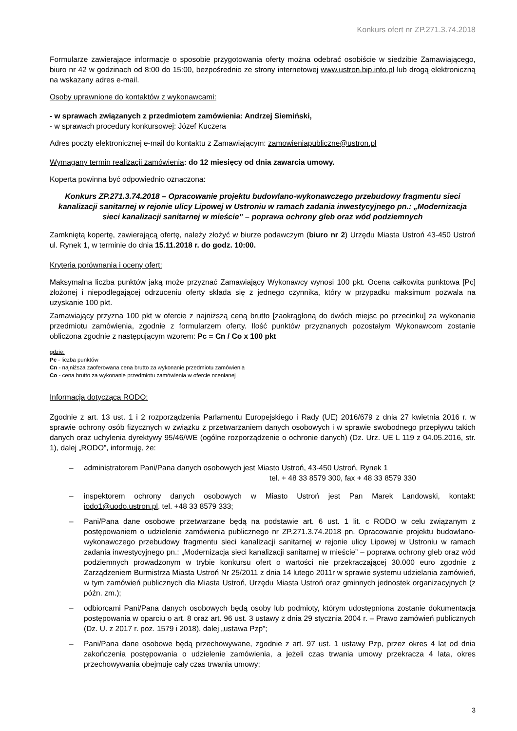Konkurs ofert nr ZP.271.3.74.2018
Formularze zawierające informacje o sposobie przygotowania oferty można odebrać osobiście w siedzibie Zamawiającego, biuro nr 42 w godzinach od 8:00 do 15:00, bezpośrednio ze strony internetowej www.ustron.bip.info.pl lub drogą elektroniczną na wskazany adres e-mail.
Osoby uprawnione do kontaktów z wykonawcami:
- w sprawach związanych z przedmiotem zamówienia: Andrzej Siemiński,
- w sprawach procedury konkursowej: Józef Kuczera
Adres poczty elektronicznej e-mail do kontaktu z Zamawiającym: zamowieniapubliczne@ustron.pl
Wymagany termin realizacji zamówienia: do 12 miesięcy od dnia zawarcia umowy.
Koperta powinna być odpowiednio oznaczona:
Konkurs ZP.271.3.74.2018 – Opracowanie projektu budowlano-wykonawczego przebudowy fragmentu sieci kanalizacji sanitarnej w rejonie ulicy Lipowej w Ustroniu w ramach zadania inwestycyjnego pn.: „Modernizacja sieci kanalizacji sanitarnej w mieście” – poprawa ochrony gleb oraz wód podziemnych
Zamkniętą kopertę, zawierającą ofertę, należy złożyć w biurze podawczym (biuro nr 2) Urzędu Miasta Ustroń 43-450 Ustroń ul. Rynek 1, w terminie do dnia 15.11.2018 r. do godz. 10:00.
Kryteria porównania i oceny ofert:
Maksymalna liczba punktów jaką może przyznać Zamawiający Wykonawcy wynosi 100 pkt. Ocena całkowita punktowa [Pc] złożonej i niepodlegającej odrzuceniu oferty składa się z jednego czynnika, który w przypadku maksimum pozwala na uzyskanie 100 pkt.
Zamawiający przyzna 100 pkt w ofercie z najniższą ceną brutto [zaokrągloną do dwóch miejsc po przecinku] za wykonanie przedmiotu zamówienia, zgodnie z formularzem oferty. Ilość punktów przyznanych pozostałym Wykonawcom zostanie obliczona zgodnie z następującym wzorem: Pc = Cn / Co x 100 pkt
gdzie:
Pc - liczba punktów
Cn - najniższa zaoferowana cena brutto za wykonanie przedmiotu zamówienia
Co - cena brutto za wykonanie przedmiotu zamówienia w ofercie ocenianej
Informacja dotycząca RODO:
Zgodnie z art. 13 ust. 1 i 2 rozporządzenia Parlamentu Europejskiego i Rady (UE) 2016/679 z dnia 27 kwietnia 2016 r. w sprawie ochrony osób fizycznych w związku z przetwarzaniem danych osobowych i w sprawie swobodnego przepływu takich danych oraz uchylenia dyrektywy 95/46/WE (ogólne rozporządzenie o ochronie danych) (Dz. Urz. UE L 119 z 04.05.2016, str. 1), dalej „RODO”, informuję, że:
– administratorem Pani/Pana danych osobowych jest Miasto Ustroń, 43-450 Ustroń, Rynek 1
tel. + 48 33 8579 300, fax + 48 33 8579 330
– inspektorem ochrony danych osobowych w Miasto Ustroń jest Pan Marek Landowski, kontakt: iodo1@uodo.ustron.pl, tel. +48 33 8579 333;
– Pani/Pana dane osobowe przetwarzane będą na podstawie art. 6 ust. 1 lit. c RODO w celu związanym z postępowaniem o udzielenie zamówienia publicznego nr ZP.271.3.74.2018 pn. Opracowanie projektu budowlano-wykonawczego przebudowy fragmentu sieci kanalizacji sanitarnej w rejonie ulicy Lipowej w Ustroniu w ramach zadania inwestycyjnego pn.: „Modernizacja sieci kanalizacji sanitarnej w mieście” – poprawa ochrony gleb oraz wód podziemnych prowadzonym w trybie konkursu ofert o wartości nie przekraczającej 30.000 euro zgodnie z Zarządzeniem Burmistrza Miasta Ustroń Nr 25/2011 z dnia 14 lutego 2011r w sprawie systemu udzielania zamówień, w tym zamówień publicznych dla Miasta Ustroń, Urzędu Miasta Ustroń oraz gminnych jednostek organizacyjnych (z późn. zm.);
– odbiorcami Pani/Pana danych osobowych będą osoby lub podmioty, którym udostępniona zostanie dokumentacja postępowania w oparciu o art. 8 oraz art. 96 ust. 3 ustawy z dnia 29 stycznia 2004 r. – Prawo zamówień publicznych (Dz. U. z 2017 r. poz. 1579 i 2018), dalej „ustawa Pzp”;
– Pani/Pana dane osobowe będą przechowywane, zgodnie z art. 97 ust. 1 ustawy Pzp, przez okres 4 lat od dnia zakończenia postępowania o udzielenie zamówienia, a jeżeli czas trwania umowy przekracza 4 lata, okres przechowywania obejmuje cały czas trwania umowy;
3